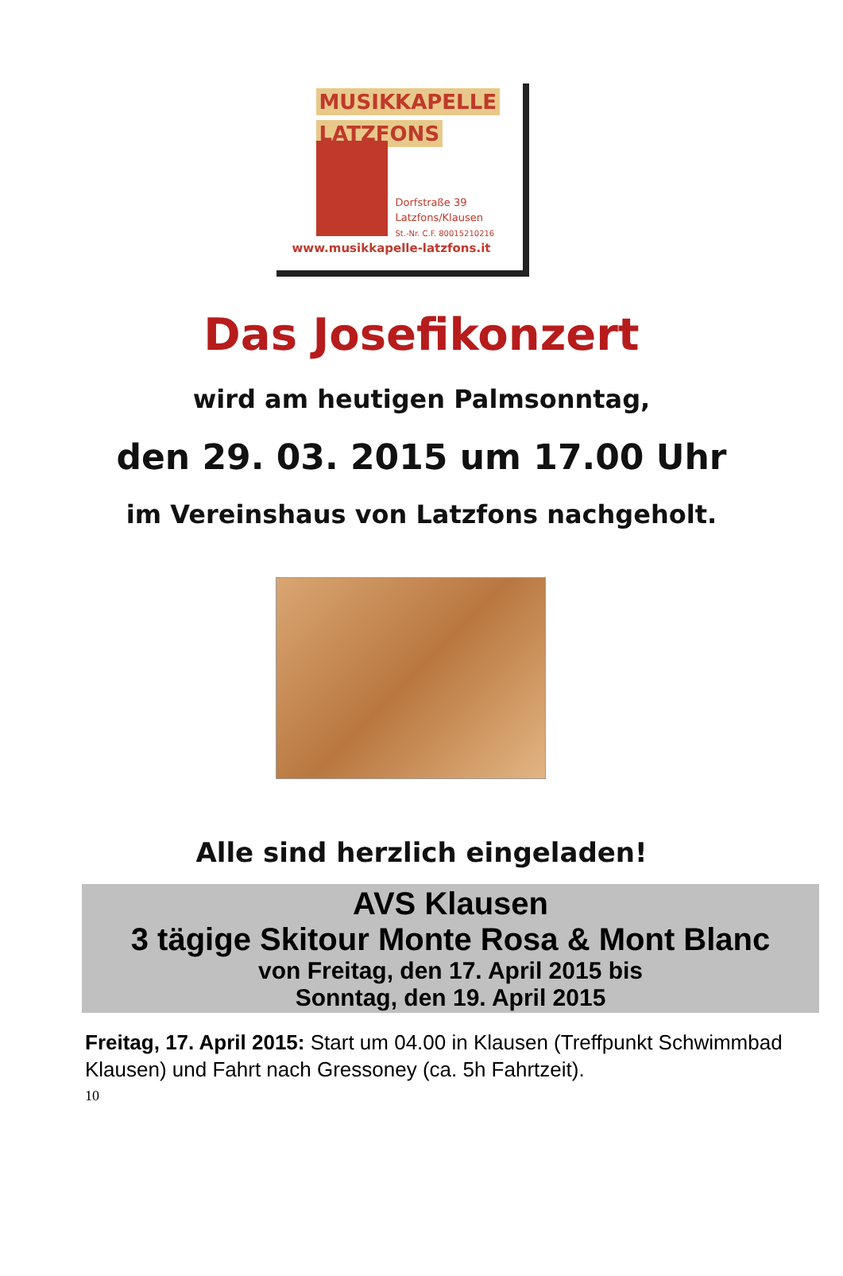MUSIKKAPELLE
LATZFONS
Dorfstraße 39
Latzfons/Klausen
St.-Nr. C.F. 80015210216
www.musikkapelle-latzfons.it
Das Josefikonzert
wird am heutigen Palmsonntag,
den 29. 03. 2015 um 17.00 Uhr
im Vereinshaus von Latzfons nachgeholt.
Alle sind herzlich eingeladen!
AVS Klausen
3 tägige Skitour Monte Rosa & Mont Blanc
von Freitag, den 17. April 2015 bis
Sonntag, den 19. April 2015
Freitag, 17. April 2015: Start um 04.00 in Klausen (Treffpunkt Schwimmbad Klausen) und Fahrt nach Gressoney (ca. 5h Fahrtzeit).
10